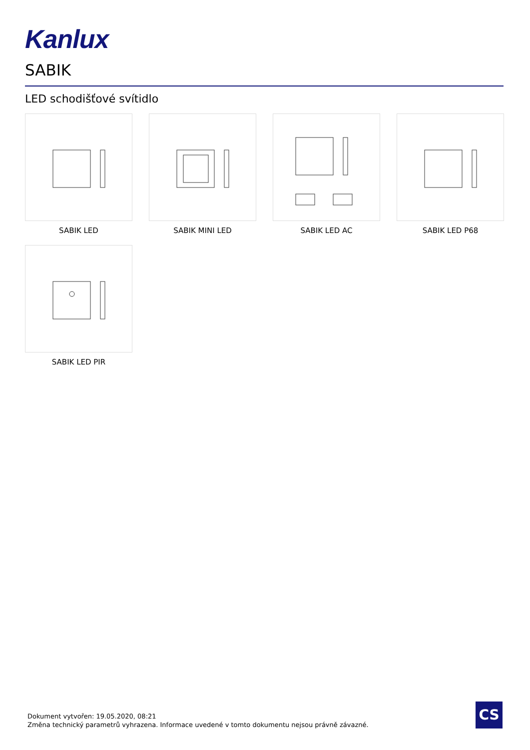Kanlux
SABIK
LED schodišťové svítidlo
SABIK LED
SABIK MINI LED
SABIK LED AC
SABIK LED P68
SABIK LED PIR
Dokument vytvořen: 19.05.2020, 08:21
Změna technický parametrů vyhrazena. Informace uvedené v tomto dokumentu nejsou právně závazné.
CS